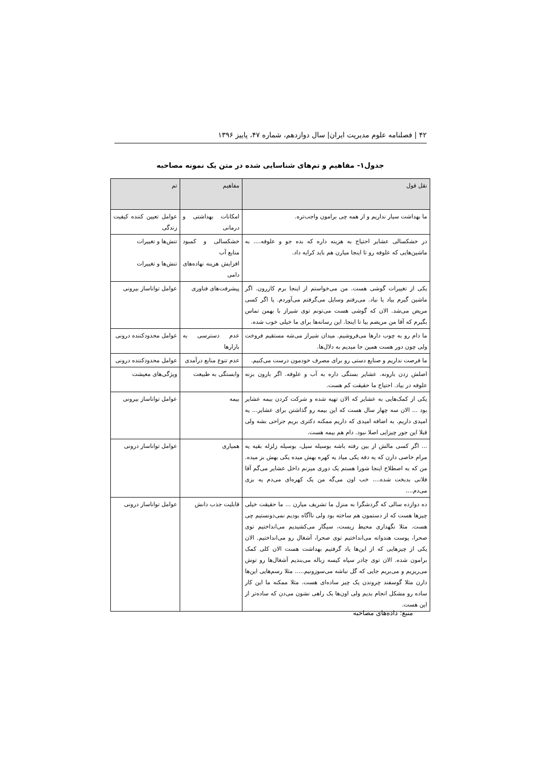۴۲ | فصلنامه علوم مدیریت ایران| سال دوازدهم، شماره ۴۷، پاییز ۱۳۹۶
جدول۱- مفاهیم و تم‌های شناسایی شده در متن یک نمونه مصاحبه
| نقل قول | مفاهیم | تم |
| --- | --- | --- |
| ما بهداشت سیار نداریم و از همه چی برامون واجب‌تره. | امکانات بهداشتی و درمانی | عوامل تعیین کننده کیفیت زندگی |
| در خشکسالی عشایر احتیاج به هزینه داره که بده جو و علوفه.... به ماشین‌هایی که علوفه رو تا اینجا میارن هم باید کرایه داد. | خشکسالی و کمبود منابع آب افزایش هزینه نهاده‌های دامی | تنش‌ها و تغییرات تنش‌ها و تغییرات |
| یکی از تغییرات گوشی هست. من می‌خواستم از اینجا برم کازرون. اگر ماشین گیرم بیاد یا نیاد. می‌رفتم وسایل می‌گرفتم می‌آوردم. یا اگر کسی مریض می‌شد. الان که گوشی هست می‌تونم توی شیراز با بهمن تماس بگیرم که آقا من مریضم بیا تا اینجا. این رسانه‌ها برای ما خیلی خوب شده. | پیشرفت‌های فناوری | عوامل تواناساز بیرونی |
| ما دام رو به چوب دارها می‌فروشیم. میدان شیراز می‌شه مستقیم فروخت ولی چون دور هست همین جا میدیم به دلال‌ها. | عدم دسترسی به بازارها | عوامل محدودکننده درونی |
| ما فرصت نداریم و صنایع دستی رو برای مصرف خودمون درست می‌کنیم. | عدم تنوع منابع درآمدی | عوامل محدودکننده درونی |
| اصلش زدن بارونه. عشایر بستگی داره به آب و علوفه. اگر بارون بزنه علوفه در بیاد. احتیاج ما حقیقت کم هست. | وابستگی به طبیعت | ویژگی‌های معیشت |
| یکی از کمک‌هایی به عشایر که الان تهیه شده و شرکت کردن بیمه عشایر بود ... الان سه چهار سال هست که این بیمه رو گذاشتن برای عشایر... یه امیدی داریم. به اضافه امیدی که داریم ممکنه دکتری بریم جراحی بشه ولی قبلا این جور چیزایی اصلا نبود. دام هم بیمه هست. | بیمه | عوامل تواناساز بیرونی |
| ... اگر کسی مالش از بین رفته باشه بوسیله سیل، بوسیله زلزله بقیه یه مرام خاصی دارن که یه دفه یکی میاد یه کهره بهش میده یکی بهش بز میده. من که به اصطلاح اینجا شورا هستم یک دوری میزنم داخل عشایر می‌گم آقا فلانی بدبخت شده.... خب اون می‌گه من یک کهره‌ای می‌دم یه بزی می‌دم.... | همیاری | عوامل تواناساز درونی |
| ده دوازده سالی که گردشگرا به منزل ما تشریف میارن ... ما حقیقت خیلی چیزها هست که از دستمون هم ساخته بود ولی ناآگاه بودیم نمی‌دونستیم چی هست. مثلا نگهداری محیط زیست، سیگار می‌کشیدیم می‌انداختیم توی صحرا، پوست هندوانه می‌انداختیم توی صحرا، آشغال رو می‌انداختیم. الان یکی از چیزهایی که از این‌ها یاد گرفتیم بهداشت هست الان کلی کمک برامون شده. الان توی چادر سیاه کیسه زباله می‌بندیم آشغال‌ها رو توش می‌ریزیم و می‌بریم جایی که گل نباشه می‌سوزونیم..... مثلا رسم‌هایی این‌ها دارن مثلا گوسفند چروندن یک چیز ساده‌ای هست. مثلا ممکنه ما این کار ساده رو مشکل انجام بدیم ولی اون‌ها یک راهی نشون می‌دن که ساده‌تر از این هست. | قابلیت جذب دانش | عوامل تواناساز درونی |
منبع: داده‌های مصاحبه